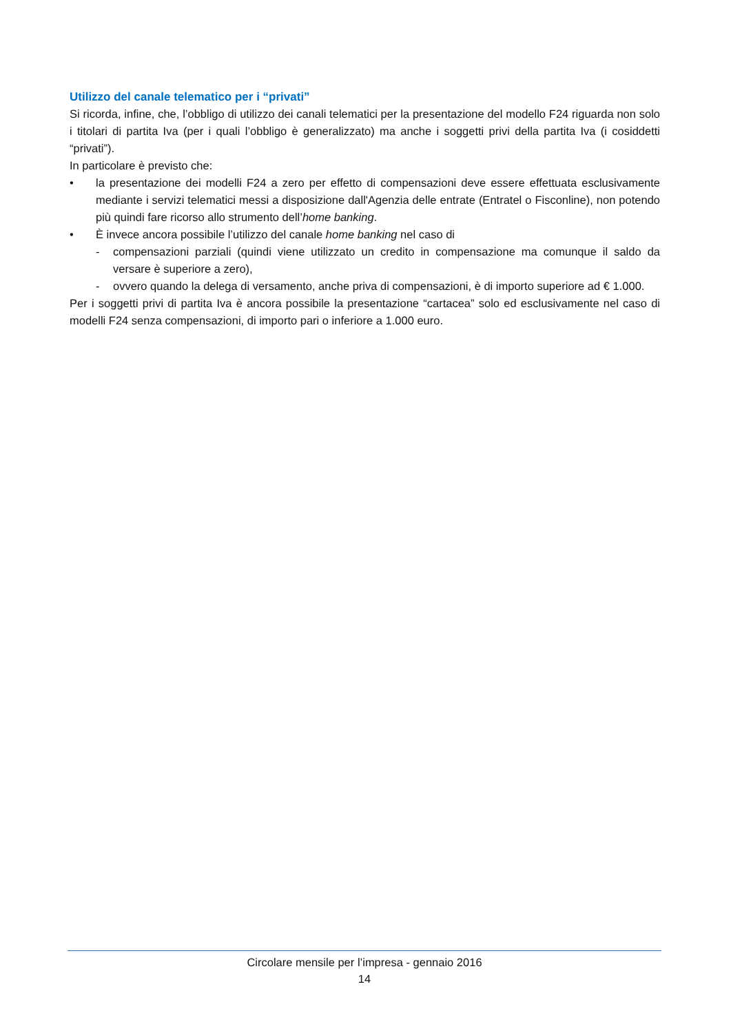Utilizzo del canale telematico per i “privati”
Si ricorda, infine, che, l’obbligo di utilizzo dei canali telematici per la presentazione del modello F24 riguarda non solo i titolari di partita Iva (per i quali l’obbligo è generalizzato) ma anche i soggetti privi della partita Iva (i cosiddetti “privati”).
In particolare è previsto che:
• la presentazione dei modelli F24 a zero per effetto di compensazioni deve essere effettuata esclusivamente mediante i servizi telematici messi a disposizione dall'Agenzia delle entrate (Entratel o Fisconline), non potendo più quindi fare ricorso allo strumento dell’home banking.
• È invece ancora possibile l’utilizzo del canale home banking nel caso di
- compensazioni parziali (quindi viene utilizzato un credito in compensazione ma comunque il saldo da versare è superiore a zero),
- ovvero quando la delega di versamento, anche priva di compensazioni, è di importo superiore ad € 1.000.
Per i soggetti privi di partita Iva è ancora possibile la presentazione “cartacea” solo ed esclusivamente nel caso di modelli F24 senza compensazioni, di importo pari o inferiore a 1.000 euro.
Circolare mensile per l’impresa - gennaio 2016
14